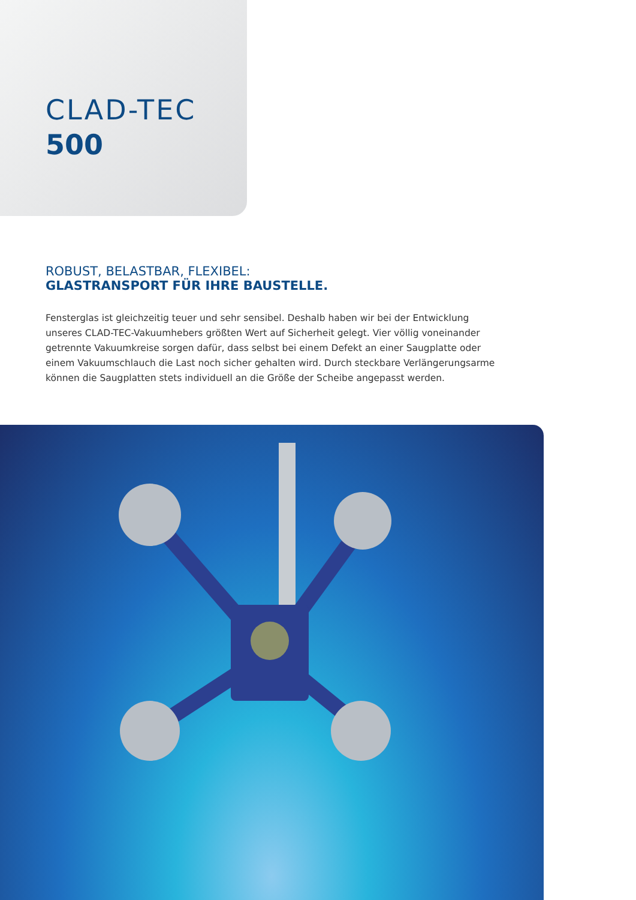CLAD-TEC
500
ROBUST, BELASTBAR, FLEXIBEL:
GLASTRANSPORT FÜR IHRE BAUSTELLE.
Fensterglas ist gleichzeitig teuer und sehr sensibel. Deshalb haben wir bei der Entwicklung unseres CLAD-TEC-Vakuumhebers größten Wert auf Sicherheit gelegt. Vier völlig voneinander getrennte Vakuumkreise sorgen dafür, dass selbst bei einem Defekt an einer Saugplatte oder einem Vakuumschlauch die Last noch sicher gehalten wird. Durch steckbare Verlängerungsarme können die Saugplatten stets individuell an die Größe der Scheibe angepasst werden.